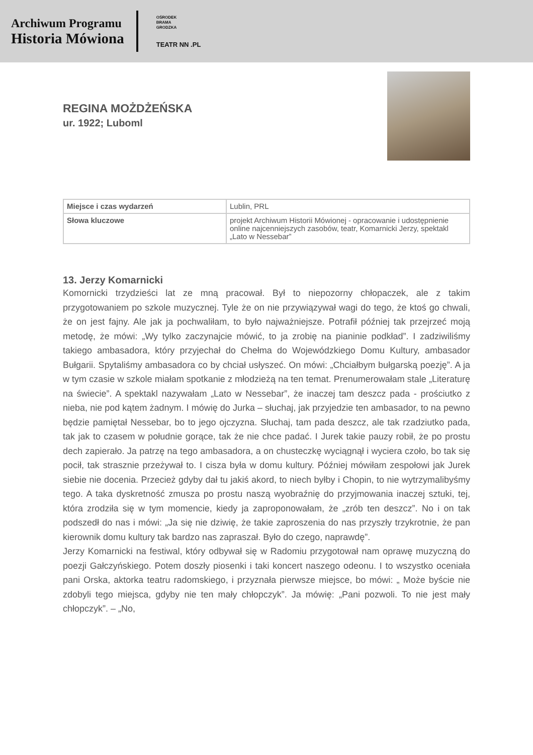Archiwum Programu
Historia Mówiona
OŚRODEK
BRAMA
GRODZKA
TEATR NN .PL
REGINA MOŻDŻEŃSKA
ur. 1922; Luboml
| Miejsce i czas wydarzeń | Lublin, PRL |
| Słowa kluczowe | projekt Archiwum Historii Mówionej - opracowanie i udostępnienie online najcenniejszych zasobów, teatr, Komarnicki Jerzy, spektakl „Lato w Nessebar” |
13. Jerzy Komarnicki
Komornicki trzydzieści lat ze mną pracował. Był to niepozorny chłopaczek, ale z takim przygotowaniem po szkole muzycznej. Tyle że on nie przywiązywał wagi do tego, że ktoś go chwali, że on jest fajny. Ale jak ja pochwaliłam, to było najważniejsze. Potrafił później tak przejrzeć moją metodę, że mówi: „Wy tylko zaczynajcie mówić, to ja zrobię na pianinie podkład”. I zadziwiliśmy takiego ambasadora, który przyjechał do Chełma do Wojewódzkiego Domu Kultury, ambasador Bułgarii. Spytaliśmy ambasadora co by chciał usłyszeć. On mówi: „Chciałbym bułgarską poezję”. A ja w tym czasie w szkole miałam spotkanie z młodzieżą na ten temat. Prenumerowałam stale „Literaturę na świecie”. A spektakl nazywałam „Lato w Nessebar”, że inaczej tam deszcz pada - prościutko z nieba, nie pod kątem żadnym. I mówię do Jurka – słuchaj, jak przyjedzie ten ambasador, to na pewno będzie pamiętał Nessebar, bo to jego ojczyzna. Słuchaj, tam pada deszcz, ale tak rzadziutko pada, tak jak to czasem w południe gorące, tak że nie chce padać. I Jurek takie pauzy robił, że po prostu dech zapierało. Ja patrzę na tego ambasadora, a on chusteczkę wyciągnął i wyciera czoło, bo tak się pocił, tak strasznie przeżywał to. I cisza była w domu kultury. Później mówiłam zespołowi jak Jurek siebie nie docenia. Przecież gdyby dał tu jakiś akord, to niech byłby i Chopin, to nie wytrzymalibyśmy tego. A taka dyskretność zmusza po prostu naszą wyobraźnię do przyjmowania inaczej sztuki, tej, która zrodziła się w tym momencie, kiedy ja zaproponowałam, że „zrób ten deszcz”. No i on tak podszedł do nas i mówi: „Ja się nie dziwię, że takie zaproszenia do nas przyszły trzykrotnie, że pan kierownik domu kultury tak bardzo nas zapraszał. Było do czego, naprawdę”.
Jerzy Komarnicki na festiwal, który odbywał się w Radomiu przygotował nam oprawę muzyczną do poezji Gałczyńskiego. Potem doszły piosenki i taki koncert naszego odeonu. I to wszystko oceniała pani Orska, aktorka teatru radomskiego, i przyznała pierwsze miejsce, bo mówi: „ Może byście nie zdobyli tego miejsca, gdyby nie ten mały chłopczyk”. Ja mówię: „Pani pozwoli. To nie jest mały chłopczyk”. – „No,